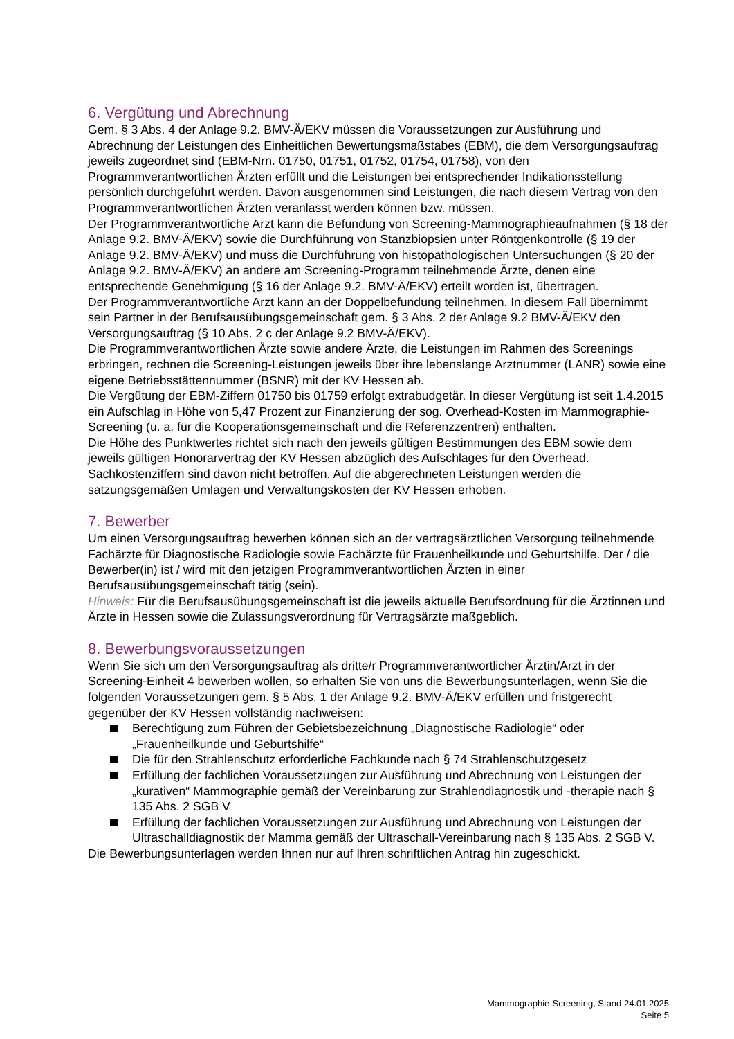6. Vergütung und Abrechnung
Gem. § 3 Abs. 4 der Anlage 9.2. BMV-Ä/EKV müssen die Voraussetzungen zur Ausführung und Abrechnung der Leistungen des Einheitlichen Bewertungsmaßstabes (EBM), die dem Versorgungsauftrag jeweils zugeordnet sind (EBM-Nrn. 01750, 01751, 01752, 01754, 01758), von den Programmverantwortlichen Ärzten erfüllt und die Leistungen bei entsprechender Indikationsstellung persönlich durchgeführt werden. Davon ausgenommen sind Leistungen, die nach diesem Vertrag von den Programmverantwortlichen Ärzten veranlasst werden können bzw. müssen.
Der Programmverantwortliche Arzt kann die Befundung von Screening-Mammographieaufnahmen (§ 18 der Anlage 9.2. BMV-Ä/EKV) sowie die Durchführung von Stanzbiopsien unter Röntgenkontrolle (§ 19 der Anlage 9.2. BMV-Ä/EKV) und muss die Durchführung von histopathologischen Untersuchungen (§ 20 der Anlage 9.2. BMV-Ä/EKV) an andere am Screening-Programm teilnehmende Ärzte, denen eine entsprechende Genehmigung (§ 16 der Anlage 9.2. BMV-Ä/EKV) erteilt worden ist, übertragen.
Der Programmverantwortliche Arzt kann an der Doppelbefundung teilnehmen. In diesem Fall übernimmt sein Partner in der Berufsausübungsgemeinschaft gem. § 3 Abs. 2 der Anlage 9.2 BMV-Ä/EKV den Versorgungsauftrag (§ 10 Abs. 2 c der Anlage 9.2 BMV-Ä/EKV).
Die Programmverantwortlichen Ärzte sowie andere Ärzte, die Leistungen im Rahmen des Screenings erbringen, rechnen die Screening-Leistungen jeweils über ihre lebenslange Arztnummer (LANR) sowie eine eigene Betriebsstättennummer (BSNR) mit der KV Hessen ab.
Die Vergütung der EBM-Ziffern 01750 bis 01759 erfolgt extrabudgetär. In dieser Vergütung ist seit 1.4.2015 ein Aufschlag in Höhe von 5,47 Prozent zur Finanzierung der sog. Overhead-Kosten im Mammographie-Screening (u. a. für die Kooperationsgemeinschaft und die Referenzzentren) enthalten.
Die Höhe des Punktwertes richtet sich nach den jeweils gültigen Bestimmungen des EBM sowie dem jeweils gültigen Honorarvertrag der KV Hessen abzüglich des Aufschlages für den Overhead. Sachkostenziffern sind davon nicht betroffen. Auf die abgerechneten Leistungen werden die satzungsgemäßen Umlagen und Verwaltungskosten der KV Hessen erhoben.
7. Bewerber
Um einen Versorgungsauftrag bewerben können sich an der vertragsärztlichen Versorgung teilnehmende Fachärzte für Diagnostische Radiologie sowie Fachärzte für Frauenheilkunde und Geburtshilfe. Der / die Bewerber(in) ist / wird mit den jetzigen Programmverantwortlichen Ärzten in einer Berufsausübungsgemeinschaft tätig (sein).
Hinweis: Für die Berufsausübungsgemeinschaft ist die jeweils aktuelle Berufsordnung für die Ärztinnen und Ärzte in Hessen sowie die Zulassungsverordnung für Vertragsärzte maßgeblich.
8. Bewerbungsvoraussetzungen
Wenn Sie sich um den Versorgungsauftrag als dritte/r Programmverantwortlicher Ärztin/Arzt in der Screening-Einheit 4 bewerben wollen, so erhalten Sie von uns die Bewerbungsunterlagen, wenn Sie die folgenden Voraussetzungen gem. § 5 Abs. 1 der Anlage 9.2. BMV-Ä/EKV erfüllen und fristgerecht gegenüber der KV Hessen vollständig nachweisen:
Berechtigung zum Führen der Gebietsbezeichnung „Diagnostische Radiologie“ oder „Frauenheilkunde und Geburtshilfe“
Die für den Strahlenschutz erforderliche Fachkunde nach § 74 Strahlenschutzgesetz
Erfüllung der fachlichen Voraussetzungen zur Ausführung und Abrechnung von Leistungen der „kurativen“ Mammographie gemäß der Vereinbarung zur Strahlendiagnostik und -therapie nach § 135 Abs. 2 SGB V
Erfüllung der fachlichen Voraussetzungen zur Ausführung und Abrechnung von Leistungen der Ultraschalldiagnostik der Mamma gemäß der Ultraschall-Vereinbarung nach § 135 Abs. 2 SGB V.
Die Bewerbungsunterlagen werden Ihnen nur auf Ihren schriftlichen Antrag hin zugeschickt.
Mammographie-Screening, Stand 24.01.2025
Seite 5